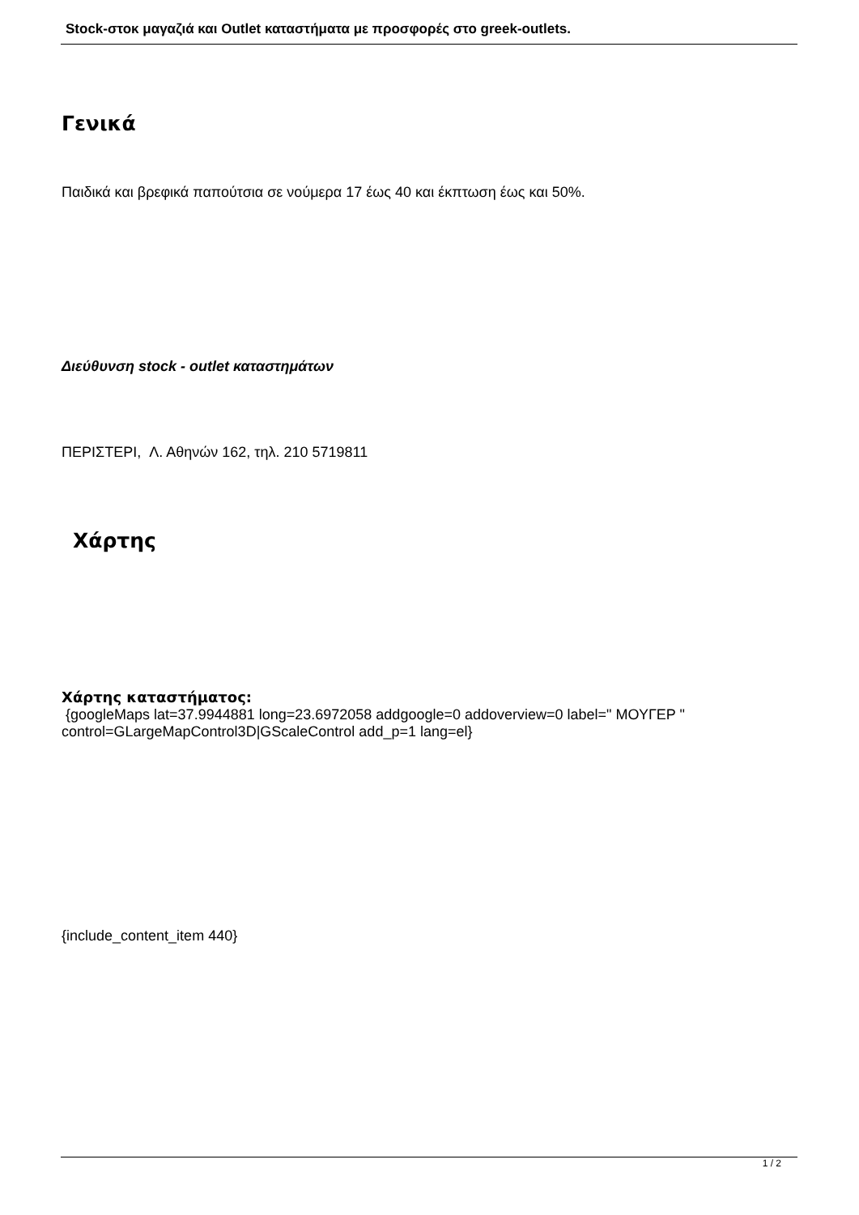Stock-στοκ μαγαζιά και Outlet καταστήματα με προσφορές στο greek-outlets.
Γενικά
Παιδικά και βρεφικά παπούτσια σε νούμερα 17 έως 40 και έκπτωση έως και 50%.
Διεύθυνση stock - outlet καταστημάτων
ΠΕΡΙΣΤΕΡΙ, Λ. Αθηνών 162, τηλ. 210 5719811
Χάρτης
Χάρτης καταστήματος:
{googleMaps lat=37.9944881 long=23.6972058 addgoogle=0 addoverview=0 label=" ΜΟΥΓΕΡ " control=GLargeMapControl3D|GScaleControl add_p=1 lang=el}
{include_content_item 440}
1 / 2